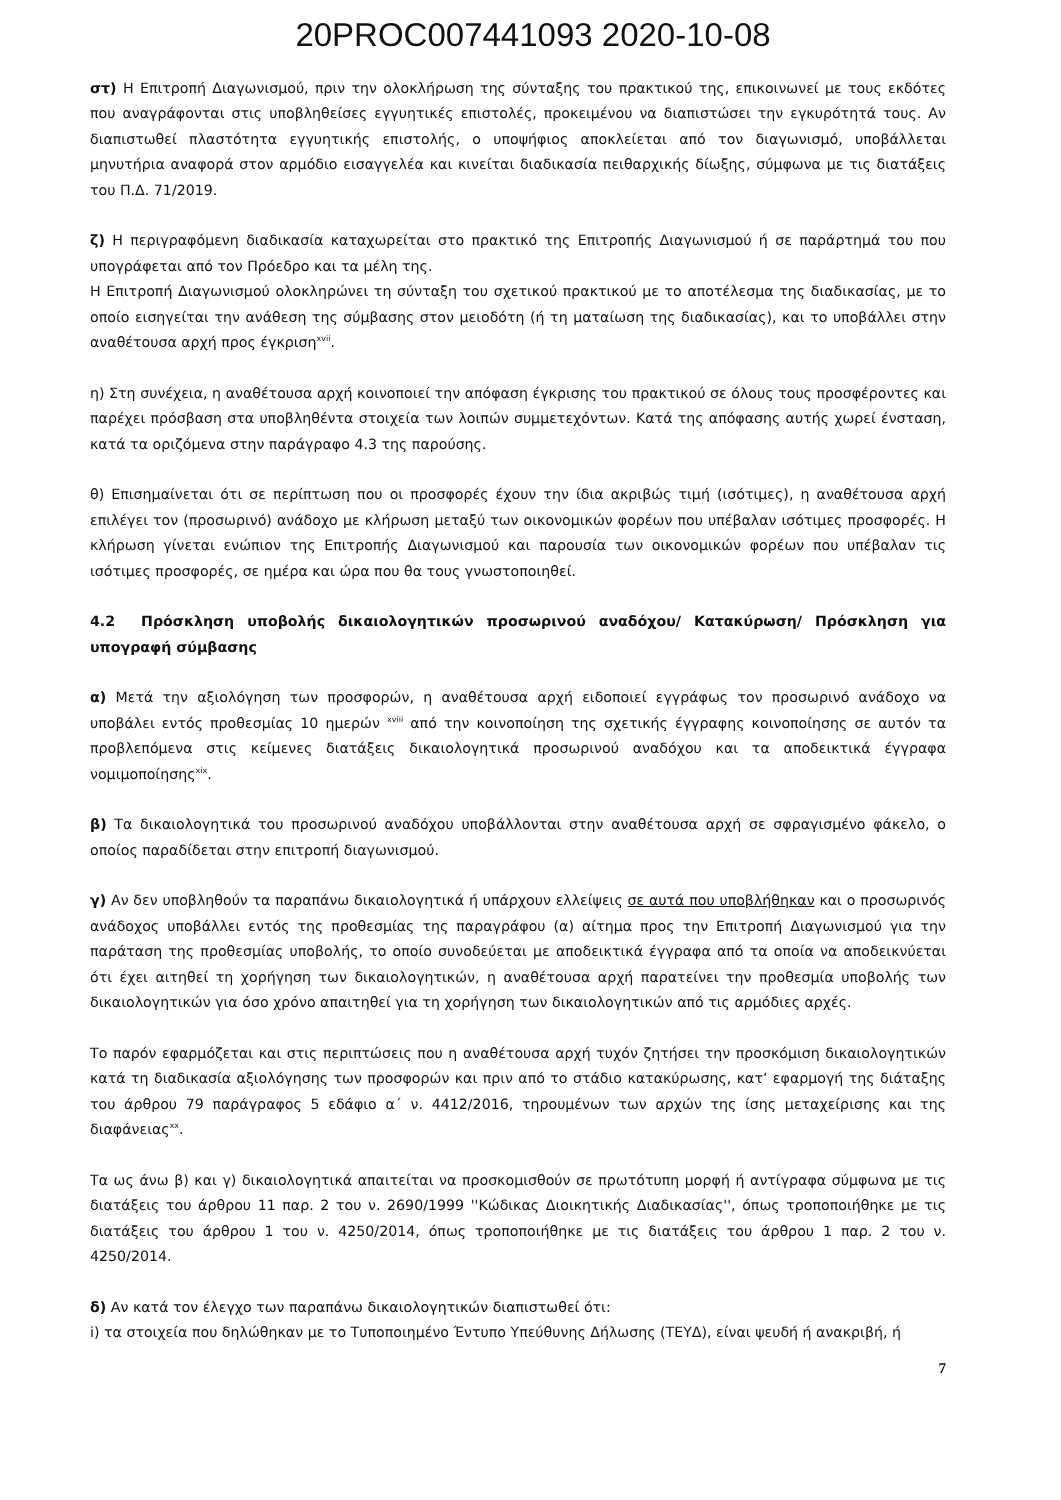20PROC007441093 2020-10-08
στ) Η Επιτροπή Διαγωνισμού, πριν την ολοκλήρωση της σύνταξης του πρακτικού της, επικοινωνεί με τους εκδότες που αναγράφονται στις υποβληθείσες εγγυητικές επιστολές, προκειμένου να διαπιστώσει την εγκυρότητά τους. Αν διαπιστωθεί πλαστότητα εγγυητικής επιστολής, ο υποψήφιος αποκλείεται από τον διαγωνισμό, υποβάλλεται μηνυτήρια αναφορά στον αρμόδιο εισαγγελέα και κινείται διαδικασία πειθαρχικής δίωξης, σύμφωνα με τις διατάξεις του Π.Δ. 71/2019.
ζ) Η περιγραφόμενη διαδικασία καταχωρείται στο πρακτικό της Επιτροπής Διαγωνισμού ή σε παράρτημά του που υπογράφεται από τον Πρόεδρο και τα μέλη της.
Η Επιτροπή Διαγωνισμού ολοκληρώνει τη σύνταξη του σχετικού πρακτικού με το αποτέλεσμα της διαδικασίας, με το οποίο εισηγείται την ανάθεση της σύμβασης στον μειοδότη (ή τη ματαίωση της διαδικασίας), και το υποβάλλει στην αναθέτουσα αρχή προς έγκριση<sup>xvii</sup>.
η) Στη συνέχεια, η αναθέτουσα αρχή κοινοποιεί την απόφαση έγκρισης του πρακτικού σε όλους τους προσφέροντες και παρέχει πρόσβαση στα υποβληθέντα στοιχεία των λοιπών συμμετεχόντων. Κατά της απόφασης αυτής χωρεί ένσταση, κατά τα οριζόμενα στην παράγραφο 4.3 της παρούσης.
θ) Επισημαίνεται ότι σε περίπτωση που οι προσφορές έχουν την ίδια ακριβώς τιμή (ισότιμες), η αναθέτουσα αρχή επιλέγει τον (προσωρινό) ανάδοχο με κλήρωση μεταξύ των οικονομικών φορέων που υπέβαλαν ισότιμες προσφορές. Η κλήρωση γίνεται ενώπιον της Επιτροπής Διαγωνισμού και παρουσία των οικονομικών φορέων που υπέβαλαν τις ισότιμες προσφορές, σε ημέρα και ώρα που θα τους γνωστοποιηθεί.
4.2 Πρόσκληση υποβολής δικαιολογητικών προσωρινού αναδόχου/ Κατακύρωση/ Πρόσκληση για υπογραφή σύμβασης
α) Μετά την αξιολόγηση των προσφορών, η αναθέτουσα αρχή ειδοποιεί εγγράφως τον προσωρινό ανάδοχο να υποβάλει εντός προθεσμίας 10 ημερών <sup>xviii</sup> από την κοινοποίηση της σχετικής έγγραφης κοινοποίησης σε αυτόν τα προβλεπόμενα στις κείμενες διατάξεις δικαιολογητικά προσωρινού αναδόχου και τα αποδεικτικά έγγραφα νομιμοποίησης<sup>xix</sup>.
β) Τα δικαιολογητικά του προσωρινού αναδόχου υποβάλλονται στην αναθέτουσα αρχή σε σφραγισμένο φάκελο, ο οποίος παραδίδεται στην επιτροπή διαγωνισμού.
γ) Αν δεν υποβληθούν τα παραπάνω δικαιολογητικά ή υπάρχουν ελλείψεις σε αυτά που υποβλήθηκαν και ο προσωρινός ανάδοχος υποβάλλει εντός της προθεσμίας της παραγράφου (α) αίτημα προς την Επιτροπή Διαγωνισμού για την παράταση της προθεσμίας υποβολής, το οποίο συνοδεύεται με αποδεικτικά έγγραφα από τα οποία να αποδεικνύεται ότι έχει αιτηθεί τη χορήγηση των δικαιολογητικών, η αναθέτουσα αρχή παρατείνει την προθεσμία υποβολής των δικαιολογητικών για όσο χρόνο απαιτηθεί για τη χορήγηση των δικαιολογητικών από τις αρμόδιες αρχές.
Το παρόν εφαρμόζεται και στις περιπτώσεις που η αναθέτουσα αρχή τυχόν ζητήσει την προσκόμιση δικαιολογητικών κατά τη διαδικασία αξιολόγησης των προσφορών και πριν από το στάδιο κατακύρωσης, κατ’ εφαρμογή της διάταξης του άρθρου 79 παράγραφος 5 εδάφιο α΄ ν. 4412/2016, τηρουμένων των αρχών της ίσης μεταχείρισης και της διαφάνειας<sup>xx</sup>.
Τα ως άνω β) και γ) δικαιολογητικά απαιτείται να προσκομισθούν σε πρωτότυπη μορφή ή αντίγραφα σύμφωνα με τις διατάξεις του άρθρου 11 παρ. 2 του ν. 2690/1999 ''Κώδικας Διοικητικής Διαδικασίας'', όπως τροποποιήθηκε με τις διατάξεις του άρθρου 1 του ν. 4250/2014, όπως τροποποιήθηκε με τις διατάξεις του άρθρου 1 παρ. 2 του ν. 4250/2014.
δ) Αν κατά τον έλεγχο των παραπάνω δικαιολογητικών διαπιστωθεί ότι:
i) τα στοιχεία που δηλώθηκαν με το Τυποποιημένο Έντυπο Υπεύθυνης Δήλωσης (ΤΕΥΔ), είναι ψευδή ή ανακριβή, ή
7